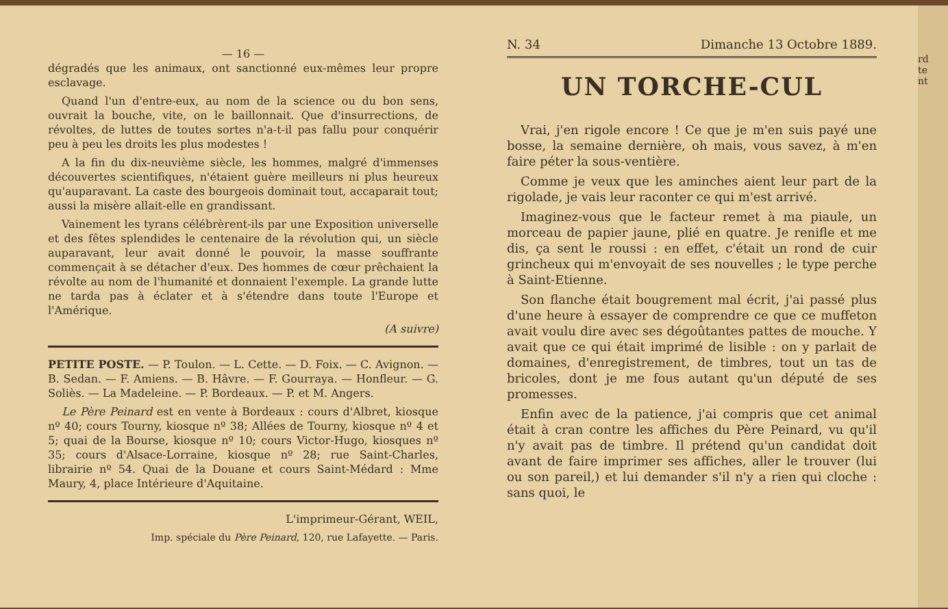— 16 —
dégradés que les animaux, ont sanctionné eux-mêmes leur propre esclavage.
Quand l'un d'entre-eux, au nom de la science ou du bon sens, ouvrait la bouche, vite, on le baillonnait. Que d'insurrections, de révoltes, de luttes de toutes sortes n'a-t-il pas fallu pour conquérir peu à peu les droits les plus modestes !
A la fin du dix-neuvième siècle, les hommes, malgré d'immenses découvertes scientifiques, n'étaient guère meilleurs ni plus heureux qu'auparavant. La caste des bourgeois dominait tout, accaparait tout; aussi la misère allait-elle en grandissant.
Vainement les tyrans célébrèrent-ils par une Exposition universelle et des fêtes splendides le centenaire de la révolution qui, un siècle auparavant, leur avait donné le pouvoir, la masse souffrante commençait à se détacher d'eux. Des hommes de cœur prêchaient la révolte au nom de l'humanité et donnaient l'exemple. La grande lutte ne tarda pas à éclater et à s'étendre dans toute l'Europe et l'Amérique.
(A suivre)
PETITE POSTE. — P. Toulon. — L. Cette. — D. Foix. — C. Avignon. — B. Sedan. — F. Amiens. — B. Hâvre. — F. Gourraya. — Honfleur. — G. Soliès. — La Madeleine. — P. Bordeaux. — P. et M. Angers.
Le Père Peinard est en vente à Bordeaux : cours d'Albret, kiosque nº 40; cours Tourny, kiosque nº 38; Allées de Tourny, kiosque nº 4 et 5; quai de la Bourse, kiosque nº 10; cours Victor-Hugo, kiosques nº 35; cours d'Alsace-Lorraine, kiosque nº 28; rue Saint-Charles, librairie nº 54. Quai de la Douane et cours Saint-Médard : Mme Maury, 4, place Intérieure d'Aquitaine.
L'imprimeur-Gérant, WEIL,
Imp. spéciale du Père Peinard, 120, rue Lafayette. — Paris.
N. 34 Dimanche 13 Octobre 1889.
UN TORCHE-CUL
Vrai, j'en rigole encore ! Ce que je m'en suis payé une bosse, la semaine dernière, oh mais, vous savez, à m'en faire péter la sous-ventière.
Comme je veux que les aminches aient leur part de la rigolade, je vais leur raconter ce qui m'est arrivé.
Imaginez-vous que le facteur remet à ma piaule, un morceau de papier jaune, plié en quatre. Je renifle et me dis, ça sent le roussi : en effet, c'était un rond de cuir grincheux qui m'envoyait de ses nouvelles ; le type perche à Saint-Etienne.
Son flanche était bougrement mal écrit, j'ai passé plus d'une heure à essayer de comprendre ce que ce muffeton avait voulu dire avec ses dégoûtantes pattes de mouche. Y avait que ce qui était imprimé de lisible : on y parlait de domaines, d'enregistrement, de timbres, tout un tas de bricoles, dont je me fous autant qu'un député de ses promesses.
Enfin avec de la patience, j'ai compris que cet animal était à cran contre les affiches du Père Peinard, vu qu'il n'y avait pas de timbre. Il prétend qu'un candidat doit avant de faire imprimer ses affiches, aller le trouver (lui ou son pareil,) et lui demander s'il n'y a rien qui cloche : sans quoi, le
rd
te
nt